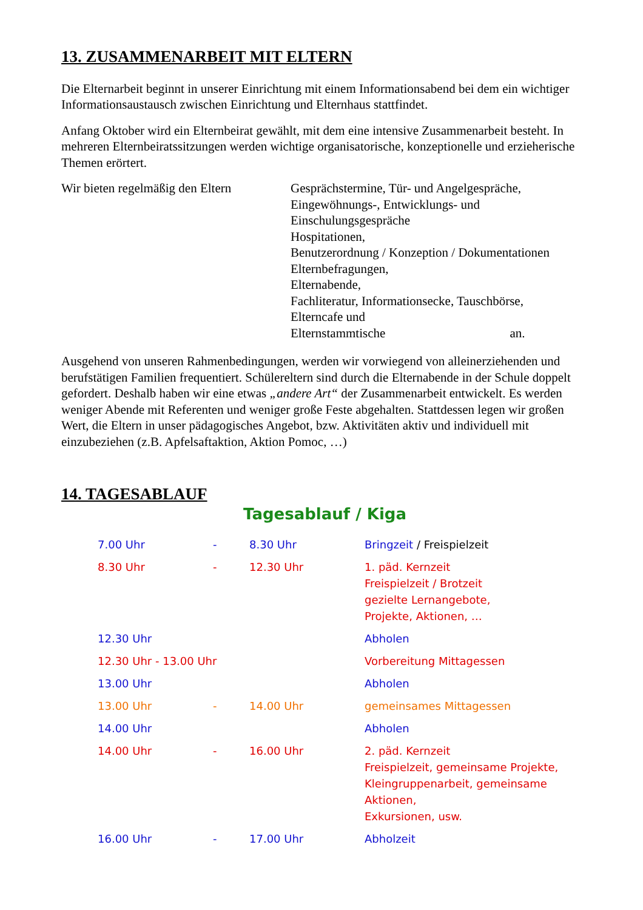13. ZUSAMMENARBEIT MIT ELTERN
Die Elternarbeit beginnt in unserer Einrichtung mit einem Informationsabend bei dem ein wichtiger Informationsaustausch zwischen Einrichtung und Elternhaus stattfindet.
Anfang Oktober wird ein Elternbeirat gewählt, mit dem eine intensive Zusammenarbeit besteht. In mehreren Elternbeiratssitzungen werden wichtige organisatorische, konzeptionelle und erzieherische Themen erörtert.
Wir bieten regelmäßig den Eltern
Gesprächstermine, Tür- und Angelgespräche,
Eingewöhnungs-, Entwicklungs- und
Einschulungsgespräche
Hospitationen,
Benutzerordnung / Konzeption / Dokumentationen
Elternbefragungen,
Elternabende,
Fachliteratur, Informationsecke, Tauschbörse,
Elterncafe und
Elternstammtische an.
Ausgehend von unseren Rahmenbedingungen, werden wir vorwiegend von alleinerziehenden und berufstätigen Familien frequentiert. Schülereltern sind durch die Elternabende in der Schule doppelt gefordert. Deshalb haben wir eine etwas „andere Art“ der Zusammenarbeit entwickelt. Es werden weniger Abende mit Referenten und weniger große Feste abgehalten. Stattdessen legen wir großen Wert, die Eltern in unser pädagogisches Angebot, bzw. Aktivitäten aktiv und individuell mit einzubeziehen (z.B. Apfelsaftaktion, Aktion Pomoc, …)
14. TAGESABLAUF
Tagesablauf / Kiga
| 7.00 Uhr | - | 8.30 Uhr | Bringzeit / Freispielzeit |
| 8.30 Uhr | - | 12.30 Uhr | 1. päd. Kernzeit Freispielzeit / Brotzeit gezielte Lernangebote, Projekte, Aktionen, … |
| 12.30 Uhr | | | Abholen |
| 12.30 Uhr - 13.00 Uhr | | | Vorbereitung Mittagessen |
| 13.00 Uhr | | | Abholen |
| 13.00 Uhr | - | 14.00 Uhr | gemeinsames Mittagessen |
| 14.00 Uhr | | | Abholen |
| 14.00 Uhr | - | 16.00 Uhr | 2. päd. Kernzeit Freispielzeit, gemeinsame Projekte, Kleingruppenarbeit, gemeinsame Aktionen, Exkursionen, usw. |
| 16.00 Uhr | - | 17.00 Uhr | Abholzeit |